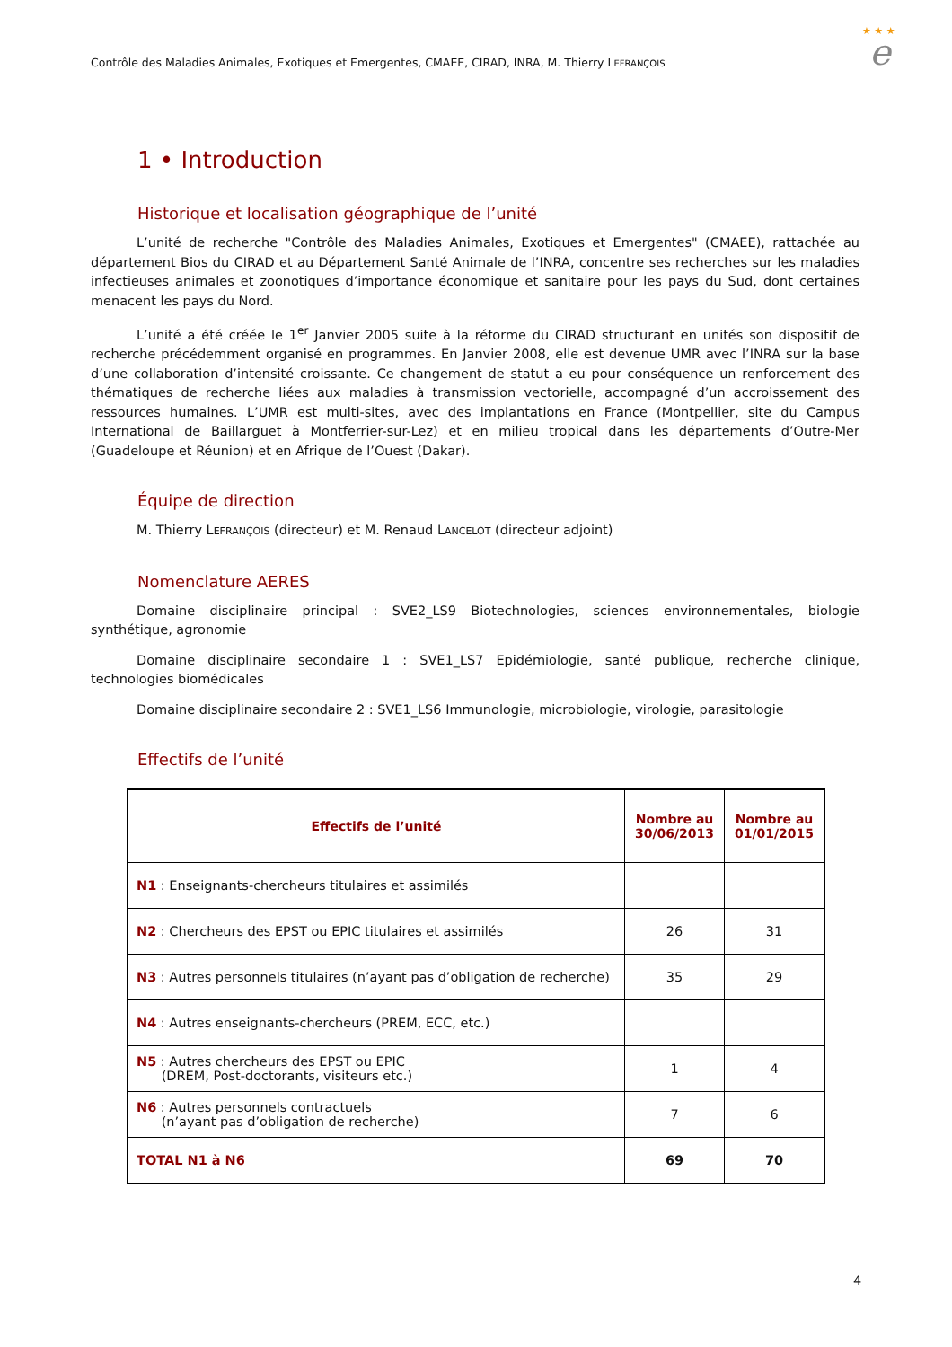Contrôle des Maladies Animales, Exotiques et Emergentes, CMAEE, CIRAD, INRA, M. Thierry LEFRANÇOIS
★ ★ ★
e
1 • Introduction
Historique et localisation géographique de l’unité
L’unité de recherche "Contrôle des Maladies Animales, Exotiques et Emergentes" (CMAEE), rattachée au département Bios du CIRAD et au Département Santé Animale de l’INRA, concentre ses recherches sur les maladies infectieuses animales et zoonotiques d’importance économique et sanitaire pour les pays du Sud, dont certaines menacent les pays du Nord.
L’unité a été créée le 1<sup>er</sup> Janvier 2005 suite à la réforme du CIRAD structurant en unités son dispositif de recherche précédemment organisé en programmes. En Janvier 2008, elle est devenue UMR avec l’INRA sur la base d’une collaboration d’intensité croissante. Ce changement de statut a eu pour conséquence un renforcement des thématiques de recherche liées aux maladies à transmission vectorielle, accompagné d’un accroissement des ressources humaines. L’UMR est multi-sites, avec des implantations en France (Montpellier, site du Campus International de Baillarguet à Montferrier-sur-Lez) et en milieu tropical dans les départements d’Outre-Mer (Guadeloupe et Réunion) et en Afrique de l’Ouest (Dakar).
Équipe de direction
M. Thierry LEFRANÇOIS (directeur) et M. Renaud LANCELOT (directeur adjoint)
Nomenclature AERES
Domaine disciplinaire principal : SVE2_LS9 Biotechnologies, sciences environnementales, biologie synthétique, agronomie
Domaine disciplinaire secondaire 1 : SVE1_LS7 Epidémiologie, santé publique, recherche clinique, technologies biomédicales
Domaine disciplinaire secondaire 2 : SVE1_LS6 Immunologie, microbiologie, virologie, parasitologie
Effectifs de l’unité
| Effectifs de l’unité | Nombre au 30/06/2013 | Nombre au 01/01/2015 |
| --- | --- | --- |
| N1 : Enseignants-chercheurs titulaires et assimilés | | |
| N2 : Chercheurs des EPST ou EPIC titulaires et assimilés | 26 | 31 |
| N3 : Autres personnels titulaires (n’ayant pas d’obligation de recherche) | 35 | 29 |
| N4 : Autres enseignants-chercheurs (PREM, ECC, etc.) | | |
| N5 : Autres chercheurs des EPST ou EPIC (DREM, Post-doctorants, visiteurs etc.) | 1 | 4 |
| N6 : Autres personnels contractuels (n’ayant pas d’obligation de recherche) | 7 | 6 |
| TOTAL N1 à N6 | 69 | 70 |
4